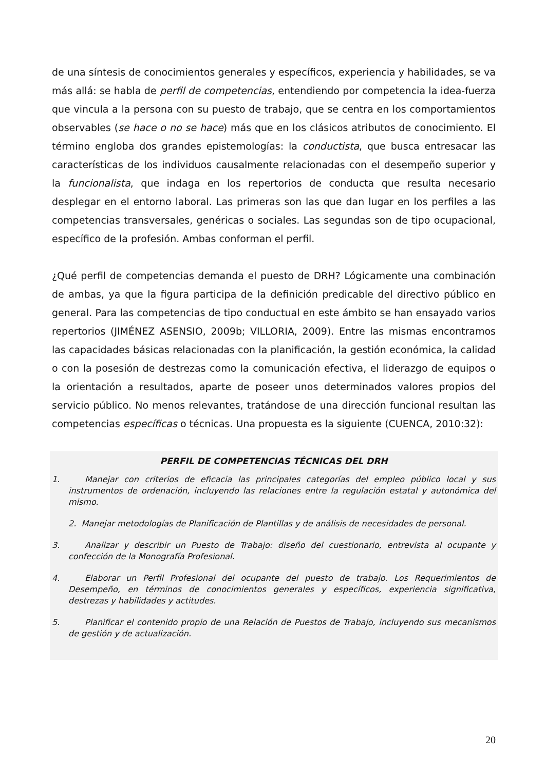de una síntesis de conocimientos generales y específicos, experiencia y habilidades, se va más allá: se habla de perfil de competencias, entendiendo por competencia la idea-fuerza que vincula a la persona con su puesto de trabajo, que se centra en los comportamientos observables (se hace o no se hace) más que en los clásicos atributos de conocimiento. El término engloba dos grandes epistemologías: la conductista, que busca entresacar las características de los individuos causalmente relacionadas con el desempeño superior y la funcionalista, que indaga en los repertorios de conducta que resulta necesario desplegar en el entorno laboral. Las primeras son las que dan lugar en los perfiles a las competencias transversales, genéricas o sociales. Las segundas son de tipo ocupacional, específico de la profesión. Ambas conforman el perfil.
¿Qué perfil de competencias demanda el puesto de DRH? Lógicamente una combinación de ambas, ya que la figura participa de la definición predicable del directivo público en general. Para las competencias de tipo conductual en este ámbito se han ensayado varios repertorios (JIMÉNEZ ASENSIO, 2009b; VILLORIA, 2009). Entre las mismas encontramos las capacidades básicas relacionadas con la planificación, la gestión económica, la calidad o con la posesión de destrezas como la comunicación efectiva, el liderazgo de equipos o la orientación a resultados, aparte de poseer unos determinados valores propios del servicio público. No menos relevantes, tratándose de una dirección funcional resultan las competencias específicas o técnicas. Una propuesta es la siguiente (CUENCA, 2010:32):
PERFIL DE COMPETENCIAS TÉCNICAS DEL DRH
1. Manejar con criterios de eficacia las principales categorías del empleo público local y sus instrumentos de ordenación, incluyendo las relaciones entre la regulación estatal y autonómica del mismo.
2. Manejar metodologías de Planificación de Plantillas y de análisis de necesidades de personal.
3. Analizar y describir un Puesto de Trabajo: diseño del cuestionario, entrevista al ocupante y confección de la Monografía Profesional.
4. Elaborar un Perfil Profesional del ocupante del puesto de trabajo. Los Requerimientos de Desempeño, en términos de conocimientos generales y específicos, experiencia significativa, destrezas y habilidades y actitudes.
5. Planificar el contenido propio de una Relación de Puestos de Trabajo, incluyendo sus mecanismos de gestión y de actualización.
20